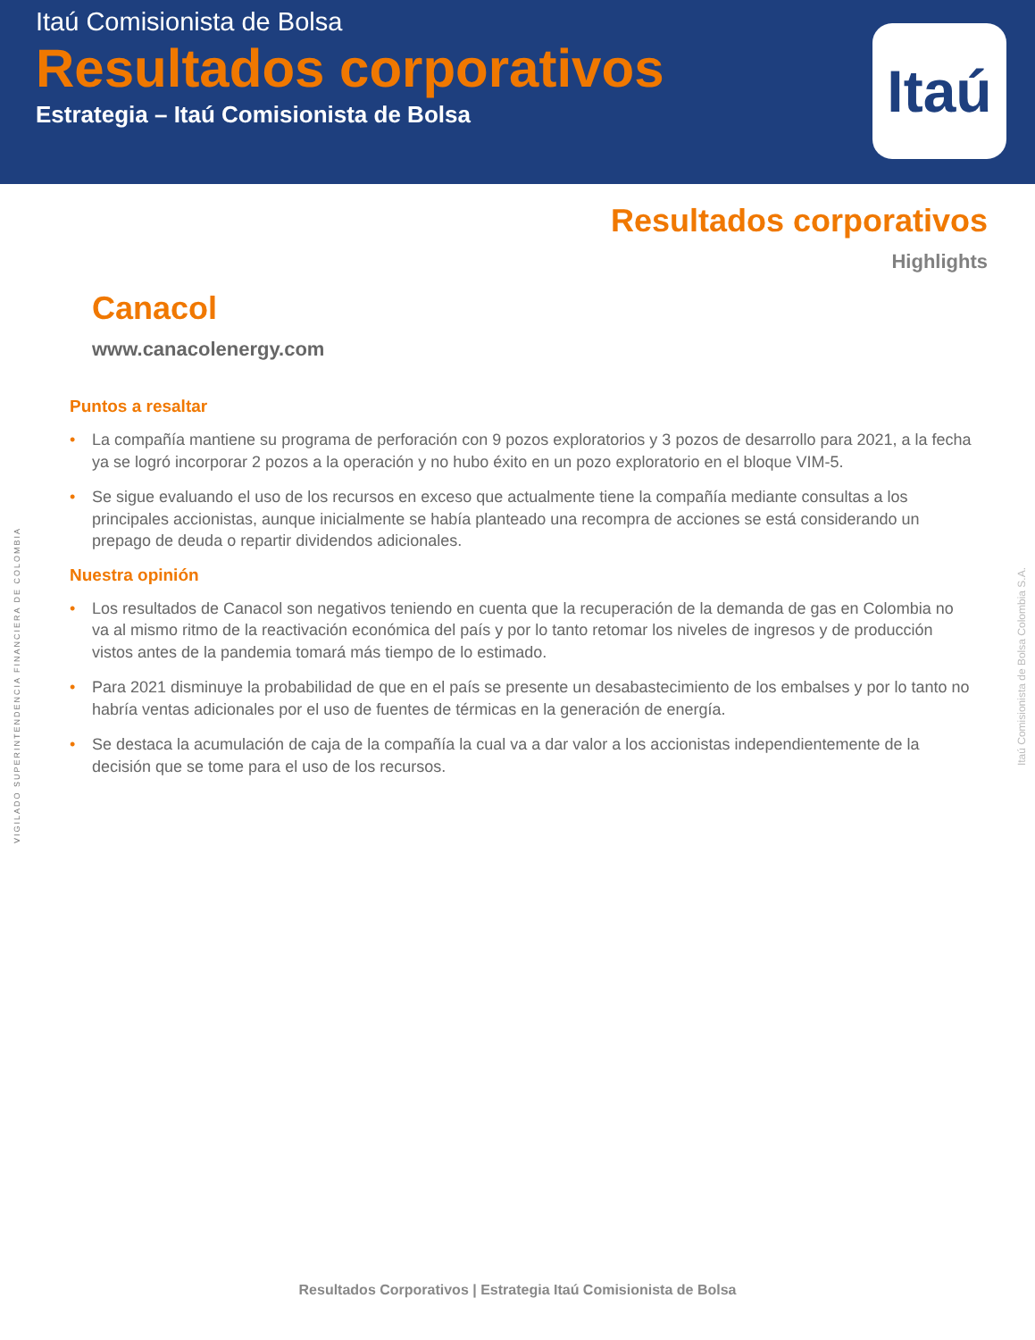Itaú Comisionista de Bolsa
Resultados corporativos
Estrategia – Itaú Comisionista de Bolsa
Itaú
Resultados corporativos
Highlights
Canacol
www.canacolenergy.com
Puntos a resaltar
• La compañía mantiene su programa de perforación con 9 pozos exploratorios y 3 pozos de desarrollo para 2021, a la fecha ya se logró incorporar 2 pozos a la operación y no hubo éxito en un pozo exploratorio en el bloque VIM-5.
• Se sigue evaluando el uso de los recursos en exceso que actualmente tiene la compañía mediante consultas a los principales accionistas, aunque inicialmente se había planteado una recompra de acciones se está considerando un prepago de deuda o repartir dividendos adicionales.
Nuestra opinión
• Los resultados de Canacol son negativos teniendo en cuenta que la recuperación de la demanda de gas en Colombia no va al mismo ritmo de la reactivación económica del país y por lo tanto retomar los niveles de ingresos y de producción vistos antes de la pandemia tomará más tiempo de lo estimado.
• Para 2021 disminuye la probabilidad de que en el país se presente un desabastecimiento de los embalses y por lo tanto no habría ventas adicionales por el uso de fuentes de térmicas en la generación de energía.
• Se destaca la acumulación de caja de la compañía la cual va a dar valor a los accionistas independientemente de la decisión que se tome para el uso de los recursos.
VIGILADO SUPERINTENDENCIA FINANCIERA DE COLOMBIA
Itaú Comisionista de Bolsa Colombia S.A.
Resultados Corporativos | Estrategia Itaú Comisionista de Bolsa